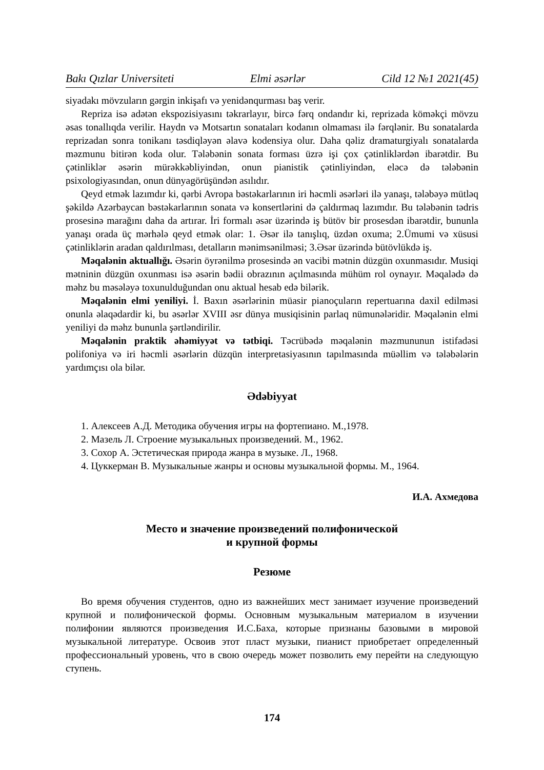Bakı Qızlar Universiteti Elmi əsərlər Cild 12 №1 2021(45)
siyadakı mövzuların gərgin inkişafı və yenidənqurması baş verir.
Repriza isə adətən ekspozisiyasını təkrarlayır, bircə fərq ondandır ki, reprizada köməkçi mövzu əsas tonallıqda verilir. Haydn və Motsartın sonataları kodanın olmaması ilə fərqlənir. Bu sonatalarda reprizadan sonra tonikanı təsdiqləyən əlavə kodensiya olur. Daha qəliz dramaturgiyalı sonatalarda məzmunu bitirən koda olur. Tələbənin sonata forması üzrə işi çox çətinliklərdən ibarətdir. Bu çətinliklər əsərin mürəkkəbliyindən, onun pianistik çətinliyindən, eləcə də tələbənin psixologiyasından, onun dünyagörüşündən asılıdır.
Qeyd etmək lazımdır ki, qərbi Avropa bəstəkarlarının iri həcmli əsərləri ilə yanaşı, tələbəyə mütləq şəkildə Azərbaycan bəstəkarlarının sonata və konsertlərini də çaldırmaq lazımdır. Bu tələbənin tədris prosesinə marağını daha da artırar. İri formalı əsər üzərində iş bütöv bir prosesdən ibarətdir, bununla yanaşı orada üç mərhələ qeyd etmək olar: 1. Əsər ilə tanışlıq, üzdən oxuma; 2.Ümumi və xüsusi çətinliklərin aradan qaldırılması, detalların mənimsənilməsi; 3.Əsər üzərində bütövlükdə iş.
Məqalənin aktuallığı. Əsərin öyrənilmə prosesində ən vacibi mətnin düzgün oxunmasıdır. Musiqi mətninin düzgün oxunması isə əsərin bədii obrazının açılmasında mühüm rol oynayır. Məqalədə də məhz bu məsələyə toxunulduğundan onu aktual hesab edə bilərik.
Məqalənin elmi yeniliyi. İ. Baxın əsərlərinin müasir pianoçuların repertuarına daxil edilməsi onunla əlaqədardir ki, bu əsərlər XVIII əsr dünya musiqisinin parlaq nümunələridir. Məqalənin elmi yeniliyi də məhz bununla şərtləndirilir.
Məqalənin praktik əhəmiyyət və tətbiqi. Təcrübədə məqalənin məzmununun istifadəsi polifoniya və iri həcmli əsərlərin düzqün interpretasiyasının tapılmasında müəllim və tələbələrin yardımçısı ola bilər.
Ədəbiyyat
1. Алексеев А.Д. Методика обучения игры на фортепиано. М.,1978.
2. Мазель Л. Строение музыкальных произведений. М., 1962.
3. Сохор А. Эстетическая природа жанра в музыке. Л., 1968.
4. Цуккерман В. Музыкальные жанры и основы музыкальной формы. М., 1964.
И.А. Ахмедова
Место и значение произведений полифонической
и крупной формы
Резюме
Во время обучения студентов, одно из важнейших мест занимает изучение произведений крупной и полифонической формы. Основным музыкальным материалом в изучении полифонии являются произведения И.С.Баха, которые признаны базовыми в мировой музыкальной литературе. Освоив этот пласт музыки, пианист приобретает определенный профессиональный уровень, что в свою очередь может позволить ему перейти на следующую ступень.
174